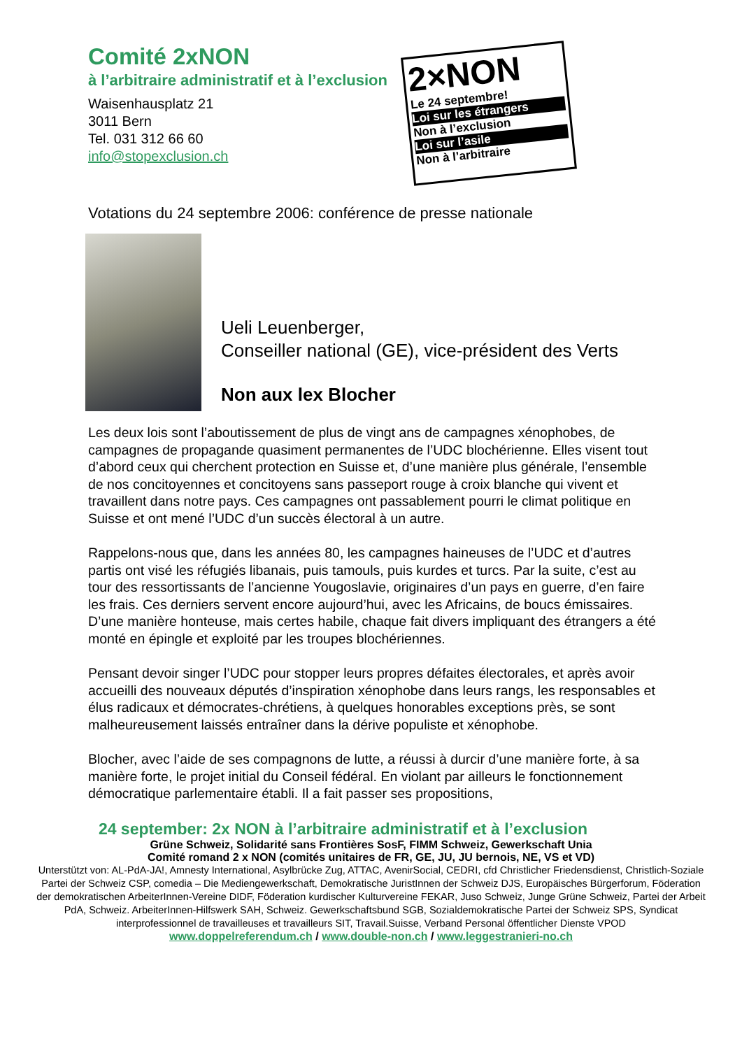Comité 2xNON
à l’arbitraire administratif et à l’exclusion
Waisenhausplatz 21
3011 Bern
Tel. 031 312 66 60
info@stopexclusion.ch
2×NON
Le 24 septembre!
Loi sur les étrangers
Non à l’exclusion
Loi sur l’asile
Non à l’arbitraire
Votations du 24 septembre 2006: conférence de presse nationale
Ueli Leuenberger,
Conseiller national (GE), vice-président des Verts
Non aux lex Blocher
Les deux lois sont l’aboutissement de plus de vingt ans de campagnes xénophobes, de campagnes de propagande quasiment permanentes de l’UDC blochérienne. Elles visent tout d’abord ceux qui cherchent protection en Suisse et, d’une manière plus générale, l’ensemble de nos concitoyennes et concitoyens sans passeport rouge à croix blanche qui vivent et travaillent dans notre pays. Ces campagnes ont passablement pourri le climat politique en Suisse et ont mené l’UDC d’un succès électoral à un autre.
Rappelons-nous que, dans les années 80, les campagnes haineuses de l’UDC et d’autres partis ont visé les réfugiés libanais, puis tamouls, puis kurdes et turcs. Par la suite, c’est au tour des ressortissants de l’ancienne Yougoslavie, originaires d’un pays en guerre, d’en faire les frais. Ces derniers servent encore aujourd’hui, avec les Africains, de boucs émissaires. D’une manière honteuse, mais certes habile, chaque fait divers impliquant des étrangers a été monté en épingle et exploité par les troupes blochériennes.
Pensant devoir singer l’UDC pour stopper leurs propres défaites électorales, et après avoir accueilli des nouveaux députés d’inspiration xénophobe dans leurs rangs, les responsables et élus radicaux et démocrates-chrétiens, à quelques honorables exceptions près, se sont malheureusement laissés entraîner dans la dérive populiste et xénophobe.
Blocher, avec l’aide de ses compagnons de lutte, a réussi à durcir d’une manière forte, à sa manière forte, le projet initial du Conseil fédéral. En violant par ailleurs le fonctionnement démocratique parlementaire établi. Il a fait passer ses propositions,
24 september: 2x NON à l’arbitraire administratif et à l’exclusion
Grüne Schweiz, Solidarité sans Frontières SosF, FIMM Schweiz, Gewerkschaft Unia
Comité romand 2 x NON (comités unitaires de FR, GE, JU, JU bernois, NE, VS et VD)
Unterstützt von: AL-PdA-JA!, Amnesty International, Asylbrücke Zug, ATTAC, AvenirSocial, CEDRI, cfd Christlicher Friedensdienst, Christlich-Soziale Partei der Schweiz CSP, comedia – Die Mediengewerkschaft, Demokratische JuristInnen der Schweiz DJS, Europäisches Bürgerforum, Föderation der demokratischen ArbeiterInnen-Vereine DIDF, Föderation kurdischer Kulturvereine FEKAR, Juso Schweiz, Junge Grüne Schweiz, Partei der Arbeit PdA, Schweiz. ArbeiterInnen-Hilfswerk SAH, Schweiz. Gewerkschaftsbund SGB, Sozialdemokratische Partei der Schweiz SPS, Syndicat interprofessionnel de travailleuses et travailleurs SIT, Travail.Suisse, Verband Personal öffentlicher Dienste VPOD
www.doppelreferendum.ch / www.double-non.ch / www.leggestranieri-no.ch